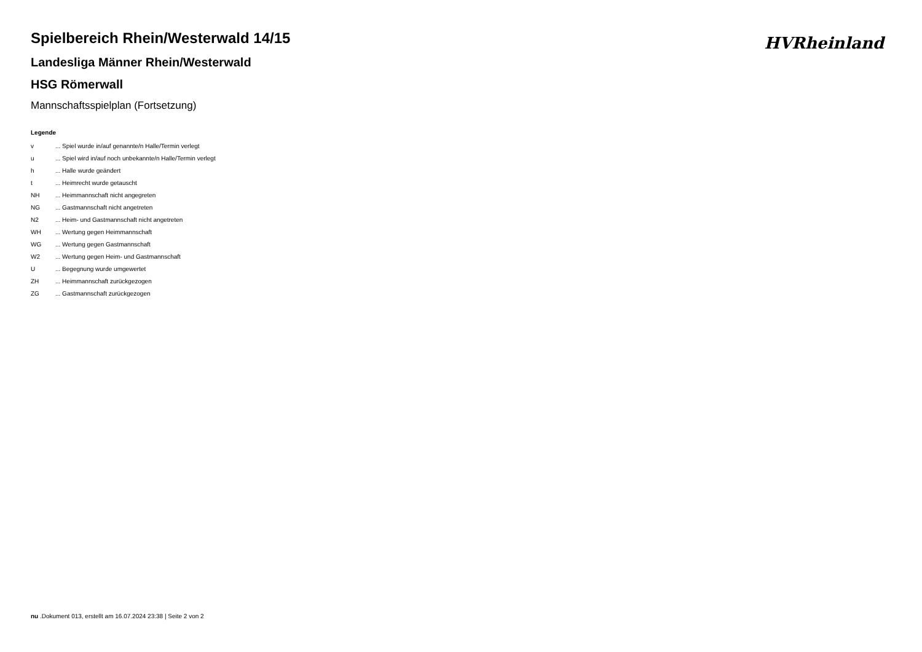HVRheinland
Spielbereich Rhein/Westerwald 14/15
Landesliga Männer Rhein/Westerwald
HSG Römerwall
Mannschaftsspielplan (Fortsetzung)
Legende
| v | ... Spiel wurde in/auf genannte/n Halle/Termin verlegt |
| u | ... Spiel wird in/auf noch unbekannte/n Halle/Termin verlegt |
| h | ... Halle wurde geändert |
| t | ... Heimrecht wurde getauscht |
| NH | ... Heimmannschaft nicht angegreten |
| NG | ... Gastmannschaft nicht angetreten |
| N2 | ... Heim- und Gastmannschaft nicht angetreten |
| WH | ... Wertung gegen Heimmannschaft |
| WG | ... Wertung gegen Gastmannschaft |
| W2 | ... Wertung gegen Heim- und Gastmannschaft |
| U | ... Begegnung wurde umgewertet |
| ZH | ... Heimmannschaft zurückgezogen |
| ZG | ... Gastmannschaft zurückgezogen |
nu .Dokument 013, erstellt am 16.07.2024 23:38 | Seite 2 von 2